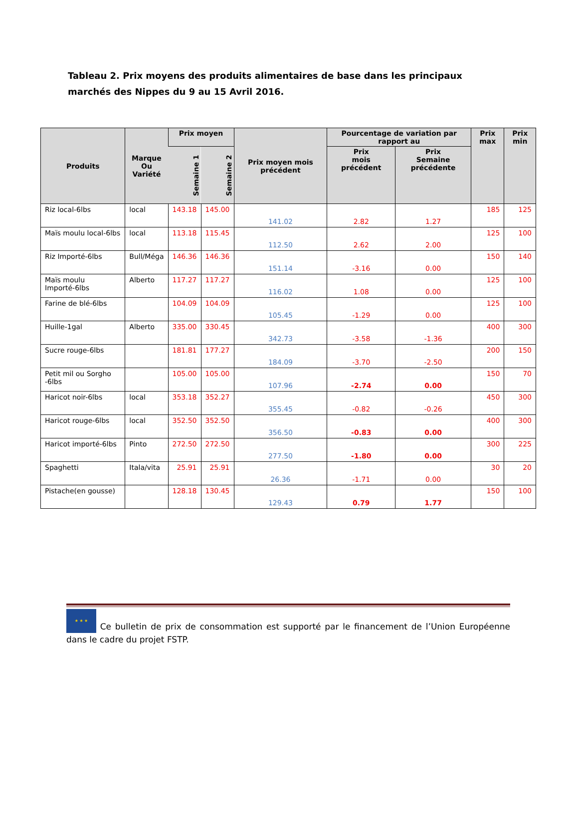Tableau 2. Prix moyens des produits alimentaires de base dans les principaux marchés des Nippes du 9 au 15 Avril 2016.
| Produits | Marque Ou Variété | Prix moyen | | Prix moyen mois précédent | Pourcentage de variation par rapport au | | Prix max | Prix min |
| --- | --- | --- | --- | --- | --- | --- | --- | --- |
| | | Semaine 1 | Semaine 2 | | | | | |
| | | | | | Prix mois précédent | Prix Semaine précédente | | |
| Riz local-6lbs | local | 143.18 | 145.00 | 141.02 | 2.82 | 1.27 | 185 | 125 |
| Maïs moulu local-6lbs | local | 113.18 | 115.45 | 112.50 | 2.62 | 2.00 | 125 | 100 |
| Riz Importé-6lbs | Bull/Méga | 146.36 | 146.36 | 151.14 | -3.16 | 0.00 | 150 | 140 |
| Maïs moulu Importé-6lbs | Alberto | 117.27 | 117.27 | 116.02 | 1.08 | 0.00 | 125 | 100 |
| Farine de blé-6lbs | | 104.09 | 104.09 | 105.45 | -1.29 | 0.00 | 125 | 100 |
| Huille-1gal | Alberto | 335.00 | 330.45 | 342.73 | -3.58 | -1.36 | 400 | 300 |
| Sucre rouge-6lbs | | 181.81 | 177.27 | 184.09 | -3.70 | -2.50 | 200 | 150 |
| Petit mil ou Sorgho -6lbs | | 105.00 | 105.00 | 107.96 | -2.74 | 0.00 | 150 | 70 |
| Haricot noir-6lbs | local | 353.18 | 352.27 | 355.45 | -0.82 | -0.26 | 450 | 300 |
| Haricot rouge-6lbs | local | 352.50 | 352.50 | 356.50 | -0.83 | 0.00 | 400 | 300 |
| Haricot importé-6lbs | Pinto | 272.50 | 272.50 | 277.50 | -1.80 | 0.00 | 300 | 225 |
| Spaghetti | Itala/vita | 25.91 | 25.91 | 26.36 | -1.71 | 0.00 | 30 | 20 |
| Pistache(en gousse) | | 128.18 | 130.45 | 129.43 | 0.79 | 1.77 | 150 | 100 |
★ ★ ★ Ce bulletin de prix de consommation est supporté par le financement de l’Union Européenne dans le cadre du projet FSTP.